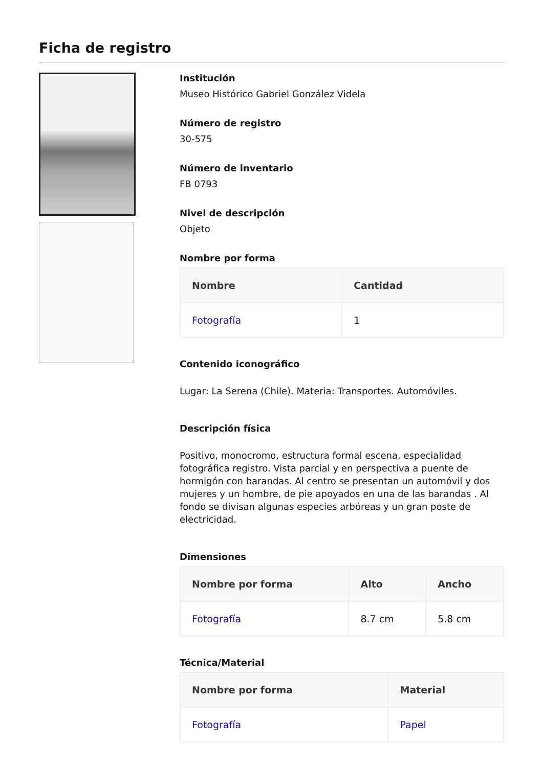Ficha de registro
Institución
Museo Histórico Gabriel González Videla
Número de registro
30-575
Número de inventario
FB 0793
Nivel de descripción
Objeto
Nombre por forma
| Nombre | Cantidad |
| --- | --- |
| Fotografía | 1 |
Contenido iconográfico
Lugar: La Serena (Chile). Materia: Transportes. Automóviles.
Descripción física
Positivo, monocromo, estructura formal escena, especialidad fotográfica registro. Vista parcial y en perspectiva a puente de hormigón con barandas. Al centro se presentan un automóvil y dos mujeres y un hombre, de pie apoyados en una de las barandas . Al fondo se divisan algunas especies arbóreas y un gran poste de electricidad.
Dimensiones
| Nombre por forma | Alto | Ancho |
| --- | --- | --- |
| Fotografía | 8.7 cm | 5.8 cm |
Técnica/Material
| Nombre por forma | Material |
| --- | --- |
| Fotografía | Papel |